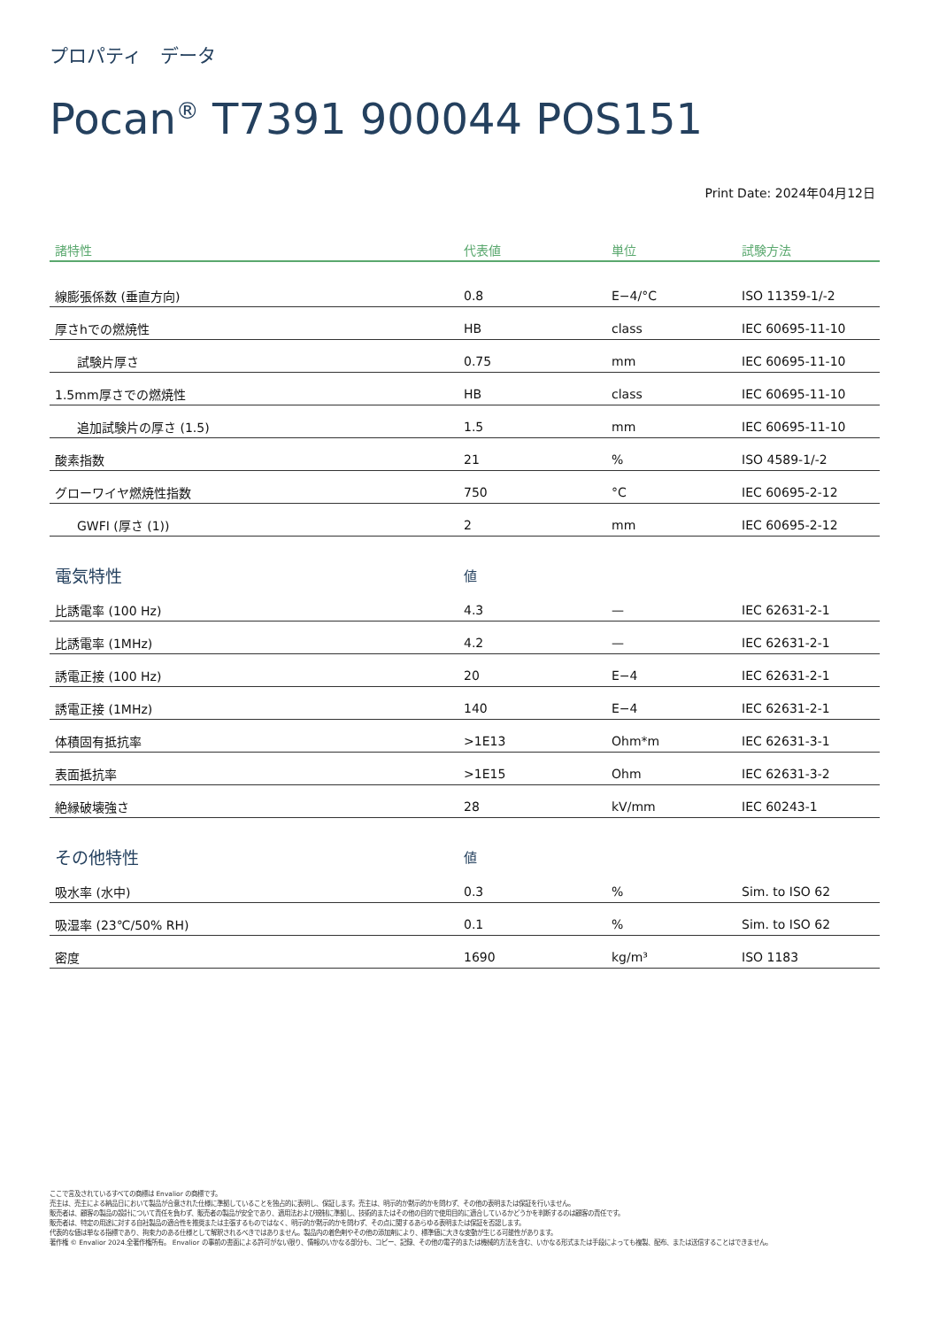プロパティ　データ
Pocan<sup>®</sup> T7391 900044 POS151
Print Date: 2024年04月12日
| 諸特性 | 代表値 | 単位 | 試験方法 |
| --- | --- | --- | --- |
| 線膨張係数 (垂直方向) | 0.8 | E−4/°C | ISO 11359-1/-2 |
| 厚さhでの燃焼性 | HB | class | IEC 60695-11-10 |
| 試験片厚さ | 0.75 | mm | IEC 60695-11-10 |
| 1.5mm厚さでの燃焼性 | HB | class | IEC 60695-11-10 |
| 追加試験片の厚さ (1.5) | 1.5 | mm | IEC 60695-11-10 |
| 酸素指数 | 21 | % | ISO 4589-1/-2 |
| グローワイヤ燃焼性指数 | 750 | °C | IEC 60695-2-12 |
| GWFI (厚さ (1)) | 2 | mm | IEC 60695-2-12 |
| 電気特性 | 値 | | |
| 比誘電率 (100 Hz) | 4.3 | — | IEC 62631-2-1 |
| 比誘電率 (1MHz) | 4.2 | — | IEC 62631-2-1 |
| 誘電正接 (100 Hz) | 20 | E−4 | IEC 62631-2-1 |
| 誘電正接 (1MHz) | 140 | E−4 | IEC 62631-2-1 |
| 体積固有抵抗率 | >1E13 | Ohm*m | IEC 62631-3-1 |
| 表面抵抗率 | >1E15 | Ohm | IEC 62631-3-2 |
| 絶縁破壊強さ | 28 | kV/mm | IEC 60243-1 |
| その他特性 | 値 | | |
| 吸水率 (水中) | 0.3 | % | Sim. to ISO 62 |
| 吸湿率 (23℃/50% RH) | 0.1 | % | Sim. to ISO 62 |
| 密度 | 1690 | kg/m³ | ISO 1183 |
ここで言及されているすべての商標は Envalior の商標です。
売主は、売主による納品日において製品が合意された仕様に準拠していることを独占的に表明し、保証します。売主は、明示的か黙示的かを問わず、その他の表明または保証を行いません。
販売者は、顧客の製品の設計について責任を負わず、販売者の製品が安全であり、適用法および規制に準拠し、技術的またはその他の目的で使用目的に適合しているかどうかを判断するのは顧客の責任です。
販売者は、特定の用途に対する自社製品の適合性を推奨または主張するものではなく、明示的か黙示的かを問わず、その点に関するあらゆる表明または保証を否認します。
代表的な値は単なる指標であり、拘束力のある仕様として解釈されるべきではありません。製品内の着色剤やその他の添加剤により、標準値に大きな変動が生じる可能性があります。
著作権 © Envalior 2024.全著作権所有。 Envalior の事前の書面による許可がない限り、情報のいかなる部分も、コピー、記録、その他の電子的または機械的方法を含む、いかなる形式または手段によっても複製、配布、または送信することはできません。